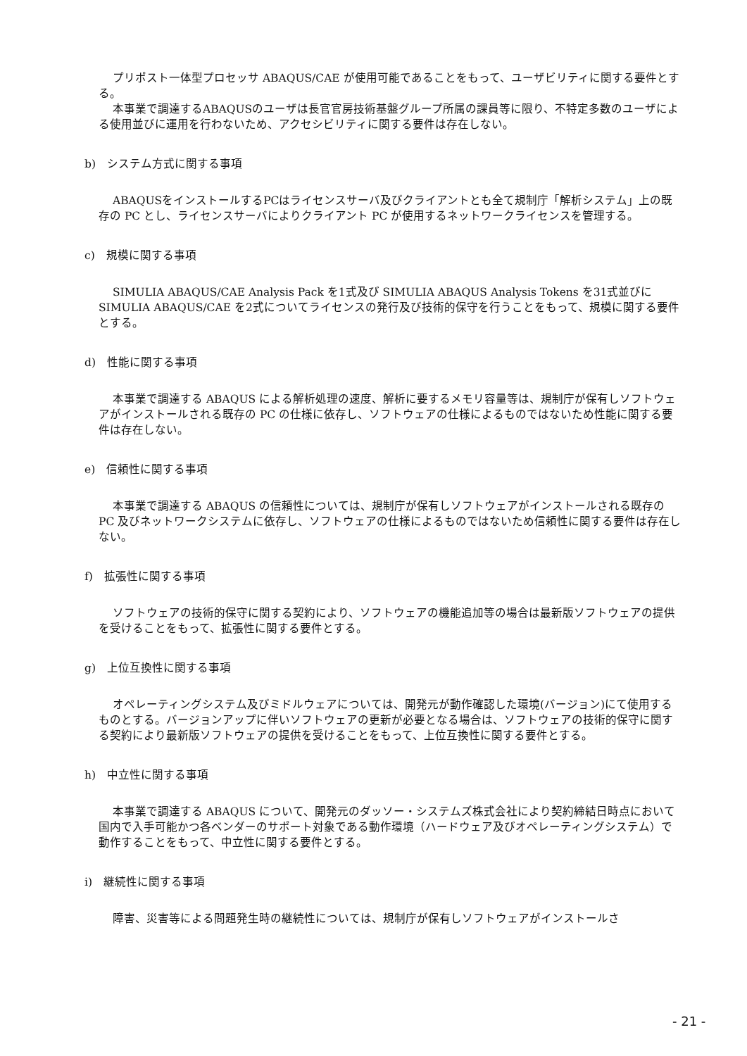プリポスト一体型プロセッサ ABAQUS/CAE が使用可能であることをもって、ユーザビリティに関する要件とする。
本事業で調達するABAQUSのユーザは長官官房技術基盤グループ所属の課員等に限り、不特定多数のユーザによる使用並びに運用を行わないため、アクセシビリティに関する要件は存在しない。
b)　システム方式に関する事項
ABAQUSをインストールするPCはライセンスサーバ及びクライアントとも全て規制庁「解析システム」上の既存の PC とし、ライセンスサーバによりクライアント PC が使用するネットワークライセンスを管理する。
c)　規模に関する事項
SIMULIA ABAQUS/CAE Analysis Pack を1式及び SIMULIA ABAQUS Analysis Tokens を31式並びに SIMULIA ABAQUS/CAE を2式についてライセンスの発行及び技術的保守を行うことをもって、規模に関する要件とする。
d)　性能に関する事項
本事業で調達する ABAQUS による解析処理の速度、解析に要するメモリ容量等は、規制庁が保有しソフトウェアがインストールされる既存の PC の仕様に依存し、ソフトウェアの仕様によるものではないため性能に関する要件は存在しない。
e)　信頼性に関する事項
本事業で調達する ABAQUS の信頼性については、規制庁が保有しソフトウェアがインストールされる既存の PC 及びネットワークシステムに依存し、ソフトウェアの仕様によるものではないため信頼性に関する要件は存在しない。
f)　拡張性に関する事項
ソフトウェアの技術的保守に関する契約により、ソフトウェアの機能追加等の場合は最新版ソフトウェアの提供を受けることをもって、拡張性に関する要件とする。
g)　上位互換性に関する事項
オペレーティングシステム及びミドルウェアについては、開発元が動作確認した環境(バージョン)にて使用するものとする。バージョンアップに伴いソフトウェアの更新が必要となる場合は、ソフトウェアの技術的保守に関する契約により最新版ソフトウェアの提供を受けることをもって、上位互換性に関する要件とする。
h)　中立性に関する事項
本事業で調達する ABAQUS について、開発元のダッソー・システムズ株式会社により契約締結日時点において国内で入手可能かつ各ベンダーのサポート対象である動作環境（ハードウェア及びオペレーティングシステム）で動作することをもって、中立性に関する要件とする。
i)　継続性に関する事項
障害、災害等による問題発生時の継続性については、規制庁が保有しソフトウェアがインストールさ
- 21 -